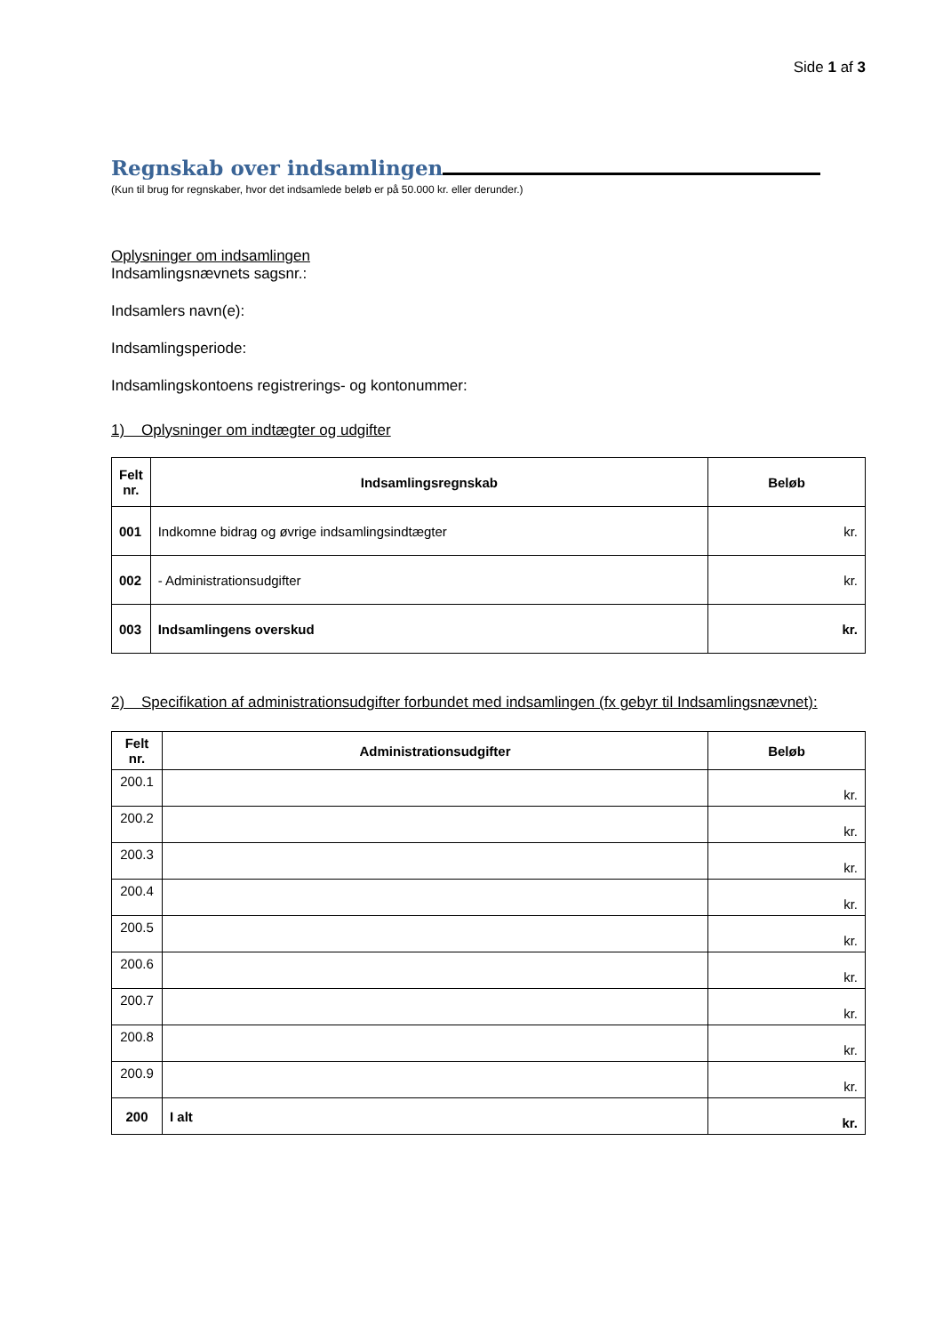Side 1 af 3
Regnskab over indsamlingen
(Kun til brug for regnskaber, hvor det indsamlede beløb er på 50.000 kr. eller derunder.)
Oplysninger om indsamlingen
Indsamlingsnævnets sagsnr.:
Indsamlers navn(e):
Indsamlingsperiode:
Indsamlingskontoens registrerings- og kontonummer:
1) Oplysninger om indtægter og udgifter
| Felt nr. | Indsamlingsregnskab | Beløb |
| --- | --- | --- |
| 001 | Indkomne bidrag og øvrige indsamlingsindtægter | kr. |
| 002 | - Administrationsudgifter | kr. |
| 003 | Indsamlingens overskud | kr. |
2) Specifikation af administrationsudgifter forbundet med indsamlingen (fx gebyr til Indsamlingsnævnet):
| Felt nr. | Administrationsudgifter | Beløb |
| --- | --- | --- |
| 200.1 | | kr. |
| 200.2 | | kr. |
| 200.3 | | kr. |
| 200.4 | | kr. |
| 200.5 | | kr. |
| 200.6 | | kr. |
| 200.7 | | kr. |
| 200.8 | | kr. |
| 200.9 | | kr. |
| 200 | I alt | kr. |